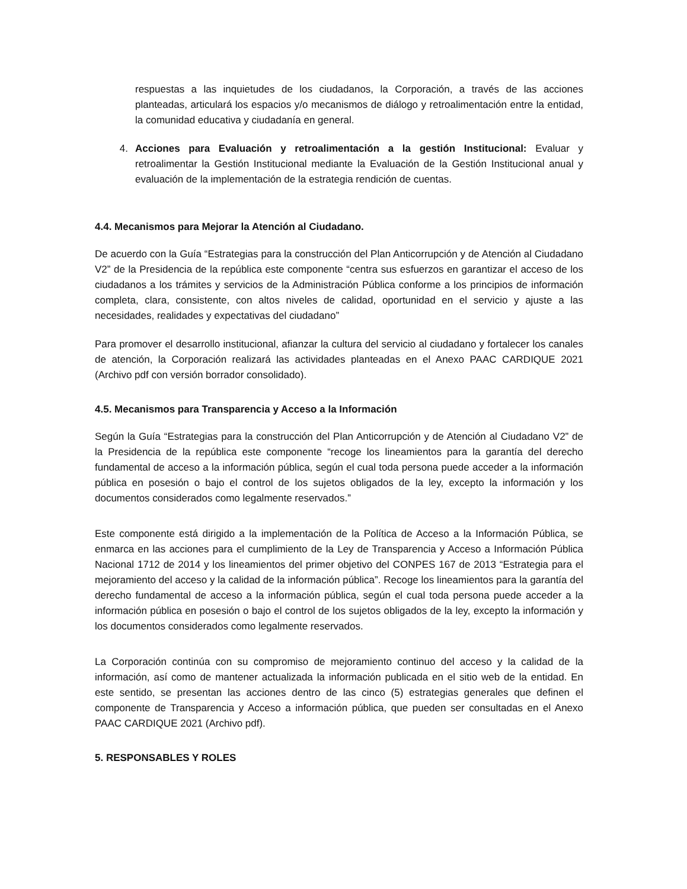respuestas a las inquietudes de los ciudadanos, la Corporación, a través de las acciones planteadas, articulará los espacios y/o mecanismos de diálogo y retroalimentación entre la entidad, la comunidad educativa y ciudadanía en general.
4. Acciones para Evaluación y retroalimentación a la gestión Institucional: Evaluar y retroalimentar la Gestión Institucional mediante la Evaluación de la Gestión Institucional anual y evaluación de la implementación de la estrategia rendición de cuentas.
4.4. Mecanismos para Mejorar la Atención al Ciudadano.
De acuerdo con la Guía “Estrategias para la construcción del Plan Anticorrupción y de Atención al Ciudadano V2” de la Presidencia de la república este componente “centra sus esfuerzos en garantizar el acceso de los ciudadanos a los trámites y servicios de la Administración Pública conforme a los principios de información completa, clara, consistente, con altos niveles de calidad, oportunidad en el servicio y ajuste a las necesidades, realidades y expectativas del ciudadano”
Para promover el desarrollo institucional, afianzar la cultura del servicio al ciudadano y fortalecer los canales de atención, la Corporación realizará las actividades planteadas en el Anexo PAAC CARDIQUE 2021 (Archivo pdf con versión borrador consolidado).
4.5. Mecanismos para Transparencia y Acceso a la Información
Según la Guía “Estrategias para la construcción del Plan Anticorrupción y de Atención al Ciudadano V2” de la Presidencia de la república este componente “recoge los lineamientos para la garantía del derecho fundamental de acceso a la información pública, según el cual toda persona puede acceder a la información pública en posesión o bajo el control de los sujetos obligados de la ley, excepto la información y los documentos considerados como legalmente reservados.”
Este componente está dirigido a la implementación de la Política de Acceso a la Información Pública, se enmarca en las acciones para el cumplimiento de la Ley de Transparencia y Acceso a Información Pública Nacional 1712 de 2014 y los lineamientos del primer objetivo del CONPES 167 de 2013 “Estrategia para el mejoramiento del acceso y la calidad de la información pública”. Recoge los lineamientos para la garantía del derecho fundamental de acceso a la información pública, según el cual toda persona puede acceder a la información pública en posesión o bajo el control de los sujetos obligados de la ley, excepto la información y los documentos considerados como legalmente reservados.
La Corporación continúa con su compromiso de mejoramiento continuo del acceso y la calidad de la información, así como de mantener actualizada la información publicada en el sitio web de la entidad. En este sentido, se presentan las acciones dentro de las cinco (5) estrategias generales que definen el componente de Transparencia y Acceso a información pública, que pueden ser consultadas en el Anexo PAAC CARDIQUE 2021 (Archivo pdf).
5. RESPONSABLES Y ROLES